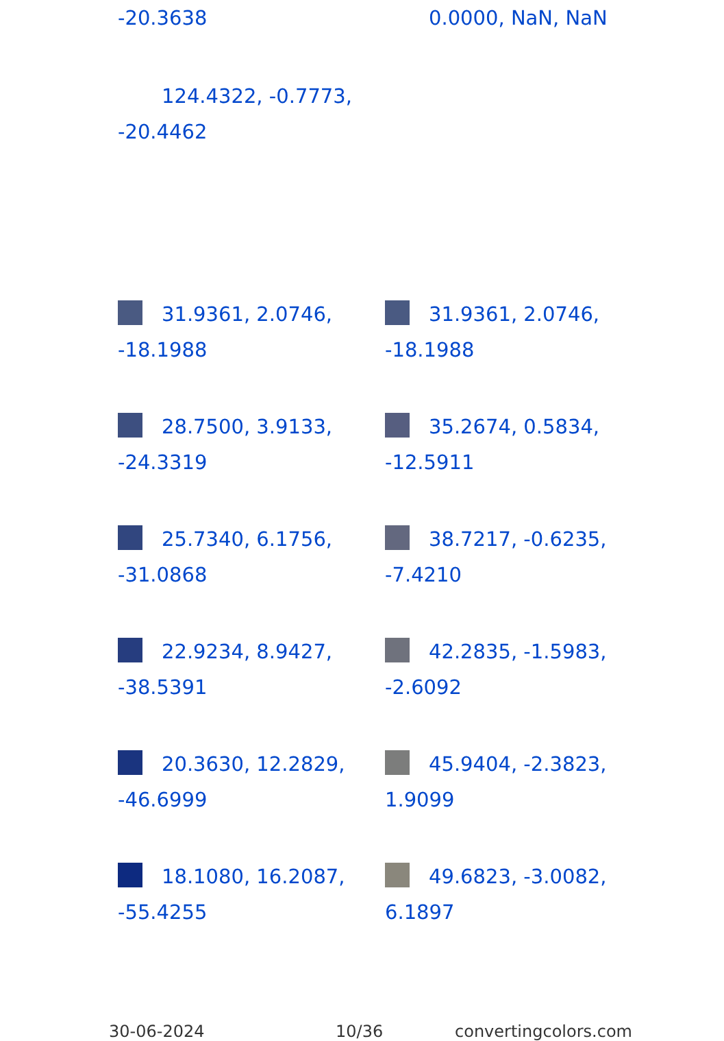-20.3638 0.0000, NaN, NaN
124.4322, -0.7773, -20.4462
31.9361, 2.0746, -18.1988
31.9361, 2.0746, -18.1988
28.7500, 3.9133, -24.3319
35.2674, 0.5834, -12.5911
25.7340, 6.1756, -31.0868
38.7217, -0.6235, -7.4210
22.9234, 8.9427, -38.5391
42.2835, -1.5983, -2.6092
20.3630, 12.2829, -46.6999
45.9404, -2.3823, 1.9099
18.1080, 16.2087, -55.4255
49.6823, -3.0082, 6.1897
30-06-2024 10/36 convertingcolors.com